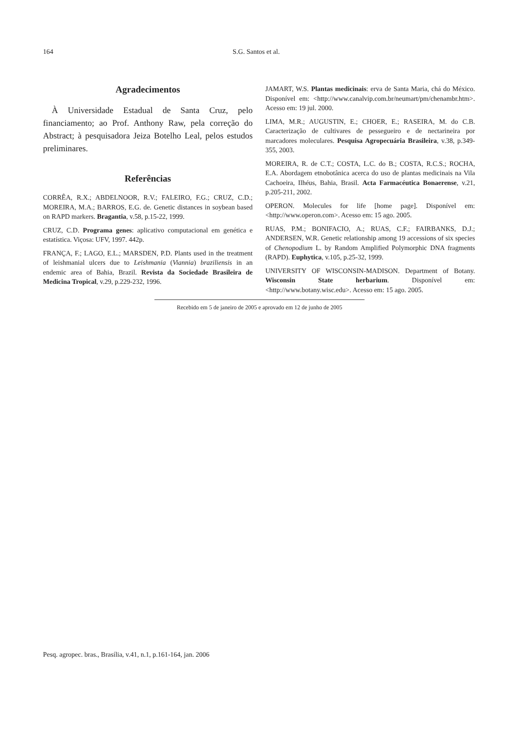164 S.G. Santos et al.
Agradecimentos
À Universidade Estadual de Santa Cruz, pelo financiamento; ao Prof. Anthony Raw, pela correção do Abstract; à pesquisadora Jeiza Botelho Leal, pelos estudos preliminares.
Referências
CORRÊA, R.X.; ABDELNOOR, R.V.; FALEIRO, F.G.; CRUZ, C.D.; MOREIRA, M.A.; BARROS, E.G. de. Genetic distances in soybean based on RAPD markers. Bragantia, v.58, p.15-22, 1999.
CRUZ, C.D. Programa genes: aplicativo computacional em genética e estatística. Viçosa: UFV, 1997. 442p.
FRANÇA, F.; LAGO, E.L.; MARSDEN, P.D. Plants used in the treatment of leishmanial ulcers due to Leishmania (Viannia) braziliensis in an endemic area of Bahia, Brazil. Revista da Sociedade Brasileira de Medicina Tropical, v.29, p.229-232, 1996.
JAMART, W.S. Plantas medicinais: erva de Santa Maria, chá do México. Disponível em: <http://www.canalvip.com.br/neumart/pm/chenambr.htm>. Acesso em: 19 jul. 2000.
LIMA, M.R.; AUGUSTIN, E.; CHOER, E.; RASEIRA, M. do C.B. Caracterização de cultivares de pessegueiro e de nectarineira por marcadores moleculares. Pesquisa Agropecuária Brasileira, v.38, p.349-355, 2003.
MOREIRA, R. de C.T.; COSTA, L.C. do B.; COSTA, R.C.S.; ROCHA, E.A. Abordagem etnobotânica acerca do uso de plantas medicinais na Vila Cachoeira, Ilhéus, Bahia, Brasil. Acta Farmacéutica Bonaerense, v.21, p.205-211, 2002.
OPERON. Molecules for life [home page]. Disponível em: <http://www.operon.com>. Acesso em: 15 ago. 2005.
RUAS, P.M.; BONIFACIO, A.; RUAS, C.F.; FAIRBANKS, D.J.; ANDERSEN, W.R. Genetic relationship among 19 accessions of six species of Chenopodium L. by Random Amplified Polymorphic DNA fragments (RAPD). Euphytica, v.105, p.25-32, 1999.
UNIVERSITY OF WISCONSIN-MADISON. Department of Botany. Wisconsin State herbarium. Disponível em: <http://www.botany.wisc.edu>. Acesso em: 15 ago. 2005.
Recebido em 5 de janeiro de 2005 e aprovado em 12 de junho de 2005
Pesq. agropec. bras., Brasília, v.41, n.1, p.161-164, jan. 2006